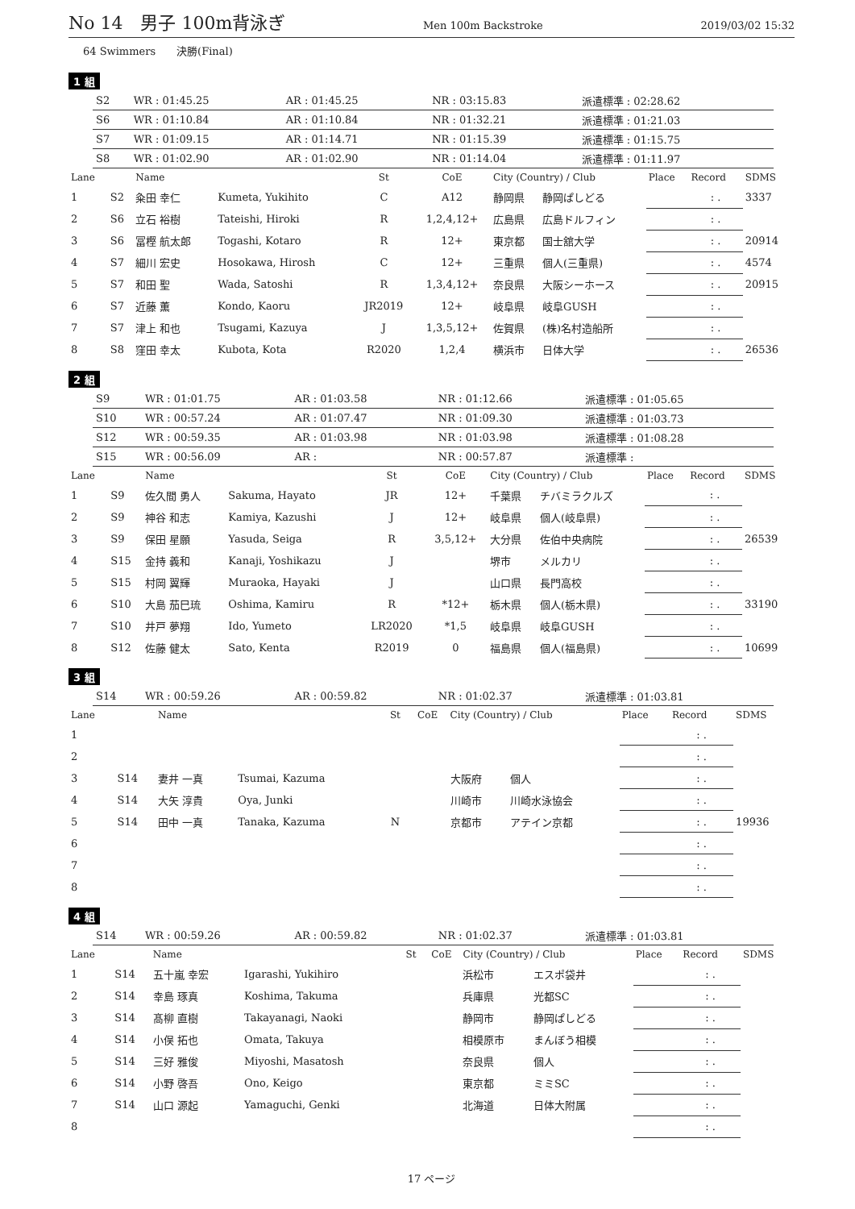No 14　男子 100m背泳ぎ Men 100m Backstroke 2019/03/02 15:32
64 Swimmers　　決勝(Final)
1 組
| S2 | WR : 01:45.25 | AR : 01:45.25 | NR : 03:15.83 | 派遣標準 : 02:28.62 |
| S6 | WR : 01:10.84 | AR : 01:10.84 | NR : 01:32.21 | 派遣標準 : 01:21.03 |
| S7 | WR : 01:09.15 | AR : 01:14.71 | NR : 01:15.39 | 派遣標準 : 01:15.75 |
| S8 | WR : 01:02.90 | AR : 01:02.90 | NR : 01:14.04 | 派遣標準 : 01:11.97 |
| Lane | | Name | | St | CoE | City (Country) / Club | | Place | Record | SDMS |
| --- | --- | --- | --- | --- | --- | --- | --- | --- | --- | --- |
| 1 | S2 | 粂田 幸仁 | Kumeta, Yukihito | C | A12 | 静岡県 | 静岡ぱしどる | | : . | 3337 |
| 2 | S6 | 立石 裕樹 | Tateishi, Hiroki | R | 1,2,4,12+ | 広島県 | 広島ドルフィン | | : . | |
| 3 | S6 | 冨樫 航太郎 | Togashi, Kotaro | R | 12+ | 東京都 | 国士舘大学 | | : . | 20914 |
| 4 | S7 | 細川 宏史 | Hosokawa, Hirosh | C | 12+ | 三重県 | 個人(三重県) | | : . | 4574 |
| 5 | S7 | 和田 聖 | Wada, Satoshi | R | 1,3,4,12+ | 奈良県 | 大阪シーホース | | : . | 20915 |
| 6 | S7 | 近藤 薫 | Kondo, Kaoru | JR2019 | 12+ | 岐阜県 | 岐阜GUSH | | : . | |
| 7 | S7 | 津上 和也 | Tsugami, Kazuya | J | 1,3,5,12+ | 佐賀県 | (株)名村造船所 | | : . | |
| 8 | S8 | 窪田 幸太 | Kubota, Kota | R2020 | 1,2,4 | 横浜市 | 日体大学 | | : . | 26536 |
2 組
| S9 | WR : 01:01.75 | AR : 01:03.58 | NR : 01:12.66 | 派遣標準 : 01:05.65 |
| S10 | WR : 00:57.24 | AR : 01:07.47 | NR : 01:09.30 | 派遣標準 : 01:03.73 |
| S12 | WR : 00:59.35 | AR : 01:03.98 | NR : 01:03.98 | 派遣標準 : 01:08.28 |
| S15 | WR : 00:56.09 | AR : | NR : 00:57.87 | 派遣標準 : |
| Lane | | Name | | St | CoE | City (Country) / Club | | Place | Record | SDMS |
| --- | --- | --- | --- | --- | --- | --- | --- | --- | --- | --- |
| 1 | S9 | 佐久間 勇人 | Sakuma, Hayato | JR | 12+ | 千葉県 | チバミラクルズ | | : . | |
| 2 | S9 | 神谷 和志 | Kamiya, Kazushi | J | 12+ | 岐阜県 | 個人(岐阜県) | | : . | |
| 3 | S9 | 保田 星願 | Yasuda, Seiga | R | 3,5,12+ | 大分県 | 佐伯中央病院 | | : . | 26539 |
| 4 | S15 | 金持 義和 | Kanaji, Yoshikazu | J | | 堺市 | メルカリ | | : . | |
| 5 | S15 | 村岡 翼輝 | Muraoka, Hayaki | J | | 山口県 | 長門高校 | | : . | |
| 6 | S10 | 大島 茄巳琉 | Oshima, Kamiru | R | *12+ | 栃木県 | 個人(栃木県) | | : . | 33190 |
| 7 | S10 | 井戸 夢翔 | Ido, Yumeto | LR2020 | *1,5 | 岐阜県 | 岐阜GUSH | | : . | |
| 8 | S12 | 佐藤 健太 | Sato, Kenta | R2019 | 0 | 福島県 | 個人(福島県) | | : . | 10699 |
3 組
| S14 | WR : 00:59.26 | AR : 00:59.82 | NR : 01:02.37 | 派遣標準 : 01:03.81 |
| Lane | | Name | | St | CoE | City (Country) / Club | | Place | Record | SDMS |
| --- | --- | --- | --- | --- | --- | --- | --- | --- | --- | --- |
| 1 | | | | | | | | | : . | |
| 2 | | | | | | | | | : . | |
| 3 | S14 | 妻井 一真 | Tsumai, Kazuma | | | 大阪府 | 個人 | | : . | |
| 4 | S14 | 大矢 淳貴 | Oya, Junki | | | 川崎市 | 川崎水泳協会 | | : . | |
| 5 | S14 | 田中 一真 | Tanaka, Kazuma | N | | 京都市 | アテイン京都 | | : . | 19936 |
| 6 | | | | | | | | | : . | |
| 7 | | | | | | | | | : . | |
| 8 | | | | | | | | | : . | |
4 組
| S14 | WR : 00:59.26 | AR : 00:59.82 | NR : 01:02.37 | 派遣標準 : 01:03.81 |
| Lane | | Name | | St | CoE | City (Country) / Club | | Place | Record | SDMS |
| --- | --- | --- | --- | --- | --- | --- | --- | --- | --- | --- |
| 1 | S14 | 五十嵐 幸宏 | Igarashi, Yukihiro | | | 浜松市 | エスポ袋井 | | : . | |
| 2 | S14 | 幸島 琢真 | Koshima, Takuma | | | 兵庫県 | 光都SC | | : . | |
| 3 | S14 | 髙柳 直樹 | Takayanagi, Naoki | | | 静岡市 | 静岡ぱしどる | | : . | |
| 4 | S14 | 小俣 拓也 | Omata, Takuya | | | 相模原市 | まんぼう相模 | | : . | |
| 5 | S14 | 三好 雅俊 | Miyoshi, Masatosh | | | 奈良県 | 個人 | | : . | |
| 6 | S14 | 小野 啓吾 | Ono, Keigo | | | 東京都 | ミミSC | | : . | |
| 7 | S14 | 山口 源起 | Yamaguchi, Genki | | | 北海道 | 日体大附属 | | : . | |
| 8 | | | | | | | | | : . | |
17 ページ